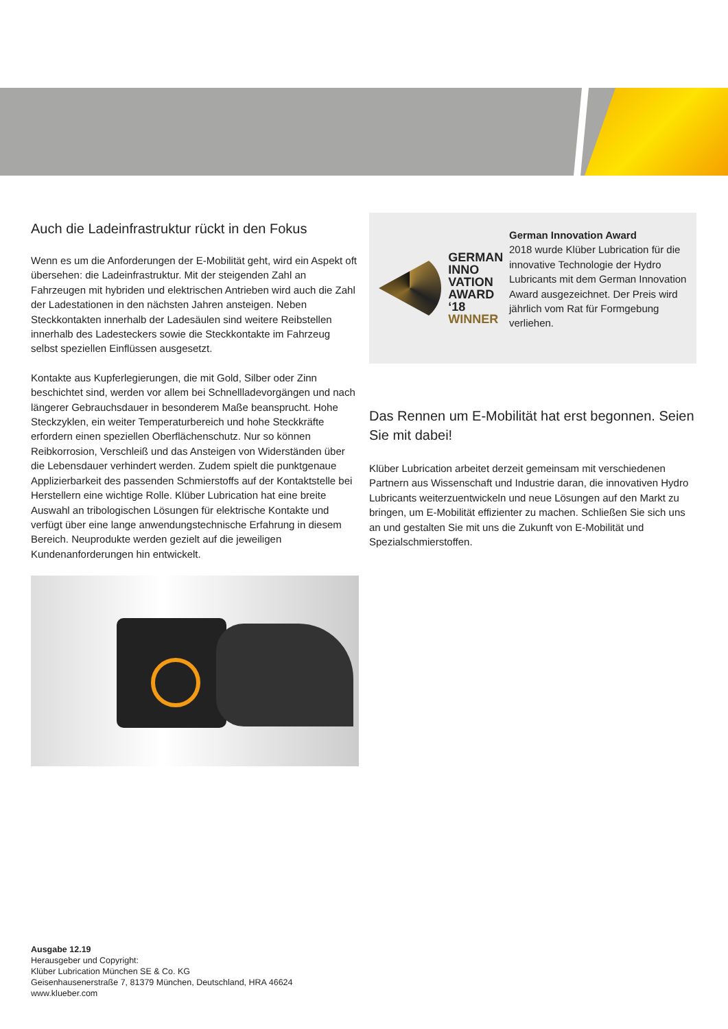Auch die Ladeinfrastruktur rückt in den Fokus
Wenn es um die Anforderungen der E-Mobilität geht, wird ein Aspekt oft übersehen: die Ladeinfrastruktur. Mit der steigenden Zahl an Fahrzeugen mit hybriden und elektrischen Antrieben wird auch die Zahl der Ladestationen in den nächsten Jahren ansteigen. Neben Steckkontakten innerhalb der Ladesäulen sind weitere Reibstellen innerhalb des Ladesteckers sowie die Steckkontakte im Fahrzeug selbst speziellen Einflüssen ausgesetzt.
Kontakte aus Kupferlegierungen, die mit Gold, Silber oder Zinn beschichtet sind, werden vor allem bei Schnellladevorgängen und nach längerer Gebrauchsdauer in besonderem Maße beansprucht. Hohe Steckzyklen, ein weiter Temperaturbereich und hohe Steckkräfte erfordern einen speziellen Oberflächenschutz. Nur so können Reibkorrosion, Verschleiß und das Ansteigen von Widerständen über die Lebensdauer verhindert werden. Zudem spielt die punktgenaue Applizierbarkeit des passenden Schmierstoffs auf der Kontaktstelle bei Herstellern eine wichtige Rolle. Klüber Lubrication hat eine breite Auswahl an tribologischen Lösungen für elektrische Kontakte und verfügt über eine lange anwendungstechnische Erfahrung in diesem Bereich. Neuprodukte werden gezielt auf die jeweiligen Kundenanforderungen hin entwickelt.
GERMAN
INNO
VATION
AWARD ‘18
WINNER
German Innovation Award
2018 wurde Klüber Lubrication für die innovative Technologie der Hydro Lubricants mit dem German Innovation Award ausgezeichnet. Der Preis wird jährlich vom Rat für Formgebung verliehen.
Das Rennen um E-Mobilität hat erst begonnen. Seien Sie mit dabei!
Klüber Lubrication arbeitet derzeit gemeinsam mit verschiedenen Partnern aus Wissenschaft und Industrie daran, die innovativen Hydro Lubricants weiterzuentwickeln und neue Lösungen auf den Markt zu bringen, um E-Mobilität effizienter zu machen. Schließen Sie sich uns an und gestalten Sie mit uns die Zukunft von E-Mobilität und Spezialschmierstoffen.
Ausgabe 12.19
Herausgeber und Copyright:
Klüber Lubrication München SE & Co. KG
Geisenhausenerstraße 7, 81379 München, Deutschland, HRA 46624
www.klueber.com